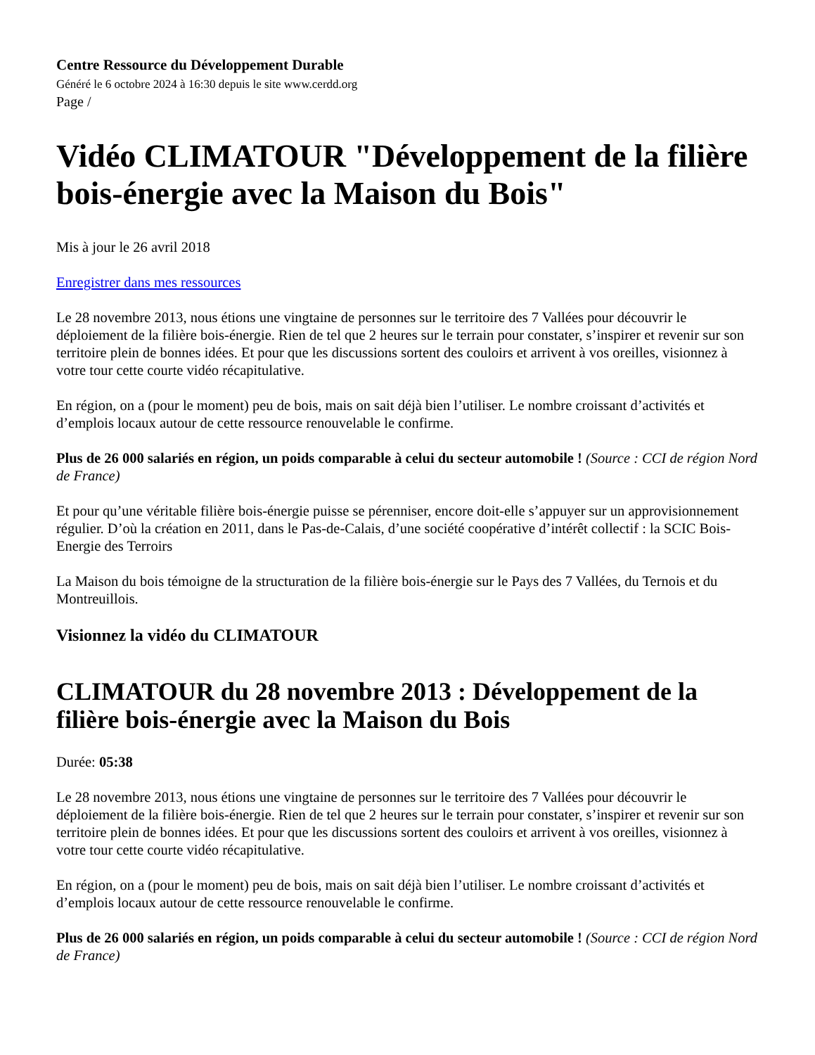Centre Ressource du Développement Durable
Généré le 6 octobre 2024 à 16:30 depuis le site www.cerdd.org
Page /
Vidéo CLIMATOUR "Développement de la filière bois-énergie avec la Maison du Bois"
Mis à jour le 26 avril 2018
Enregistrer dans mes ressources
Le 28 novembre 2013, nous étions une vingtaine de personnes sur le territoire des 7 Vallées pour découvrir le déploiement de la filière bois-énergie. Rien de tel que 2 heures sur le terrain pour constater, s’inspirer et revenir sur son territoire plein de bonnes idées. Et pour que les discussions sortent des couloirs et arrivent à vos oreilles, visionnez à votre tour cette courte vidéo récapitulative.
En région, on a (pour le moment) peu de bois, mais on sait déjà bien l’utiliser. Le nombre croissant d’activités et d’emplois locaux autour de cette ressource renouvelable le confirme.
Plus de 26 000 salariés en région, un poids comparable à celui du secteur automobile ! (Source : CCI de région Nord de France)
Et pour qu’une véritable filière bois-énergie puisse se pérenniser, encore doit-elle s’appuyer sur un approvisionnement régulier. D’où la création en 2011, dans le Pas-de-Calais, d’une société coopérative d’intérêt collectif : la SCIC Bois-Energie des Terroirs
La Maison du bois témoigne de la structuration de la filière bois-énergie sur le Pays des 7 Vallées, du Ternois et du Montreuillois.
Visionnez la vidéo du CLIMATOUR
CLIMATOUR du 28 novembre 2013 : Développement de la filière bois-énergie avec la Maison du Bois
Durée: 05:38
Le 28 novembre 2013, nous étions une vingtaine de personnes sur le territoire des 7 Vallées pour découvrir le déploiement de la filière bois-énergie. Rien de tel que 2 heures sur le terrain pour constater, s’inspirer et revenir sur son territoire plein de bonnes idées. Et pour que les discussions sortent des couloirs et arrivent à vos oreilles, visionnez à votre tour cette courte vidéo récapitulative.
En région, on a (pour le moment) peu de bois, mais on sait déjà bien l’utiliser. Le nombre croissant d’activités et d’emplois locaux autour de cette ressource renouvelable le confirme.
Plus de 26 000 salariés en région, un poids comparable à celui du secteur automobile ! (Source : CCI de région Nord de France)